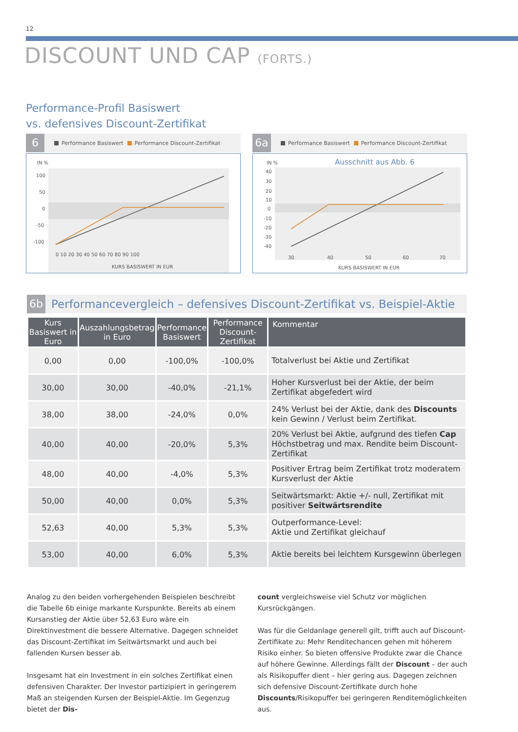12
DISCOUNT UND CAP (FORTS.)
Performance-Profil Basiswert
vs. defensives Discount-Zertifikat
6
Performance Basiswert Performance Discount-Zertifikat
IN %
100
50
0
-50
-100
0 10 20 30 40 50 60 70 80 90 100
KURS BASISWERT IN EUR
6a
Performance Basiswert Performance Discount-Zertifikat
IN %
Ausschnitt aus Abb. 6
40
30
20
10
0
-10
-20
-30
-40
30
40
50
60
70
KURS BASISWERT IN EUR
6b
Performancevergleich – defensives Discount-Zertifikat vs. Beispiel-Aktie
| Kurs Basiswert in Euro | Auszahlungsbetrag in Euro | Performance Basiswert | Performance Discount-Zertifikat | Kommentar |
| --- | --- | --- | --- | --- |
| 0,00 | 0,00 | -100,0% | -100,0% | Totalverlust bei Aktie und Zertifikat |
| 30,00 | 30,00 | -40,0% | -21,1% | Hoher Kursverlust bei der Aktie, der beim Zertifikat abgefedert wird |
| 38,00 | 38,00 | -24,0% | 0,0% | 24% Verlust bei der Aktie, dank des Discounts kein Gewinn / Verlust beim Zertifikat. |
| 40,00 | 40,00 | -20,0% | 5,3% | 20% Verlust bei Aktie, aufgrund des tiefen Cap Höchstbetrag und max. Rendite beim Discount-Zertifikat |
| 48,00 | 40,00 | -4,0% | 5,3% | Positiver Ertrag beim Zertifikat trotz moderatem Kursverlust der Aktie |
| 50,00 | 40,00 | 0,0% | 5,3% | Seitwärtsmarkt: Aktie +/- null, Zertifikat mit positiver Seitwärtsrendite |
| 52,63 | 40,00 | 5,3% | 5,3% | Outperformance-Level: Aktie und Zertifikat gleichauf |
| 53,00 | 40,00 | 6,0% | 5,3% | Aktie bereits bei leichtem Kursgewinn überlegen |
Analog zu den beiden vorhergehenden Beispielen beschreibt die Tabelle 6b einige markante Kurspunkte. Bereits ab einem Kursanstieg der Aktie über 52,63 Euro wäre ein Direktinvestment die bessere Alternative. Dagegen schneidet das Discount-Zertifikat im Seitwärtsmarkt und auch bei fallenden Kursen besser ab.
Insgesamt hat ein Investment in ein solches Zertifikat einen defensiven Charakter. Der Investor partizipiert in geringerem Maß an steigenden Kursen der Beispiel-Aktie. Im Gegenzug bietet der Dis-
count vergleichsweise viel Schutz vor möglichen Kursrückgängen.
Was für die Geldanlage generell gilt, trifft auch auf Discount-Zertifikate zu: Mehr Renditechancen gehen mit höherem Risiko einher. So bieten offensive Produkte zwar die Chance auf höhere Gewinne. Allerdings fällt der Discount – der auch als Risikopuffer dient – hier gering aus. Dagegen zeichnen sich defensive Discount-Zertifikate durch hohe Discounts/Risikopuffer bei geringeren Renditemöglichkeiten aus.